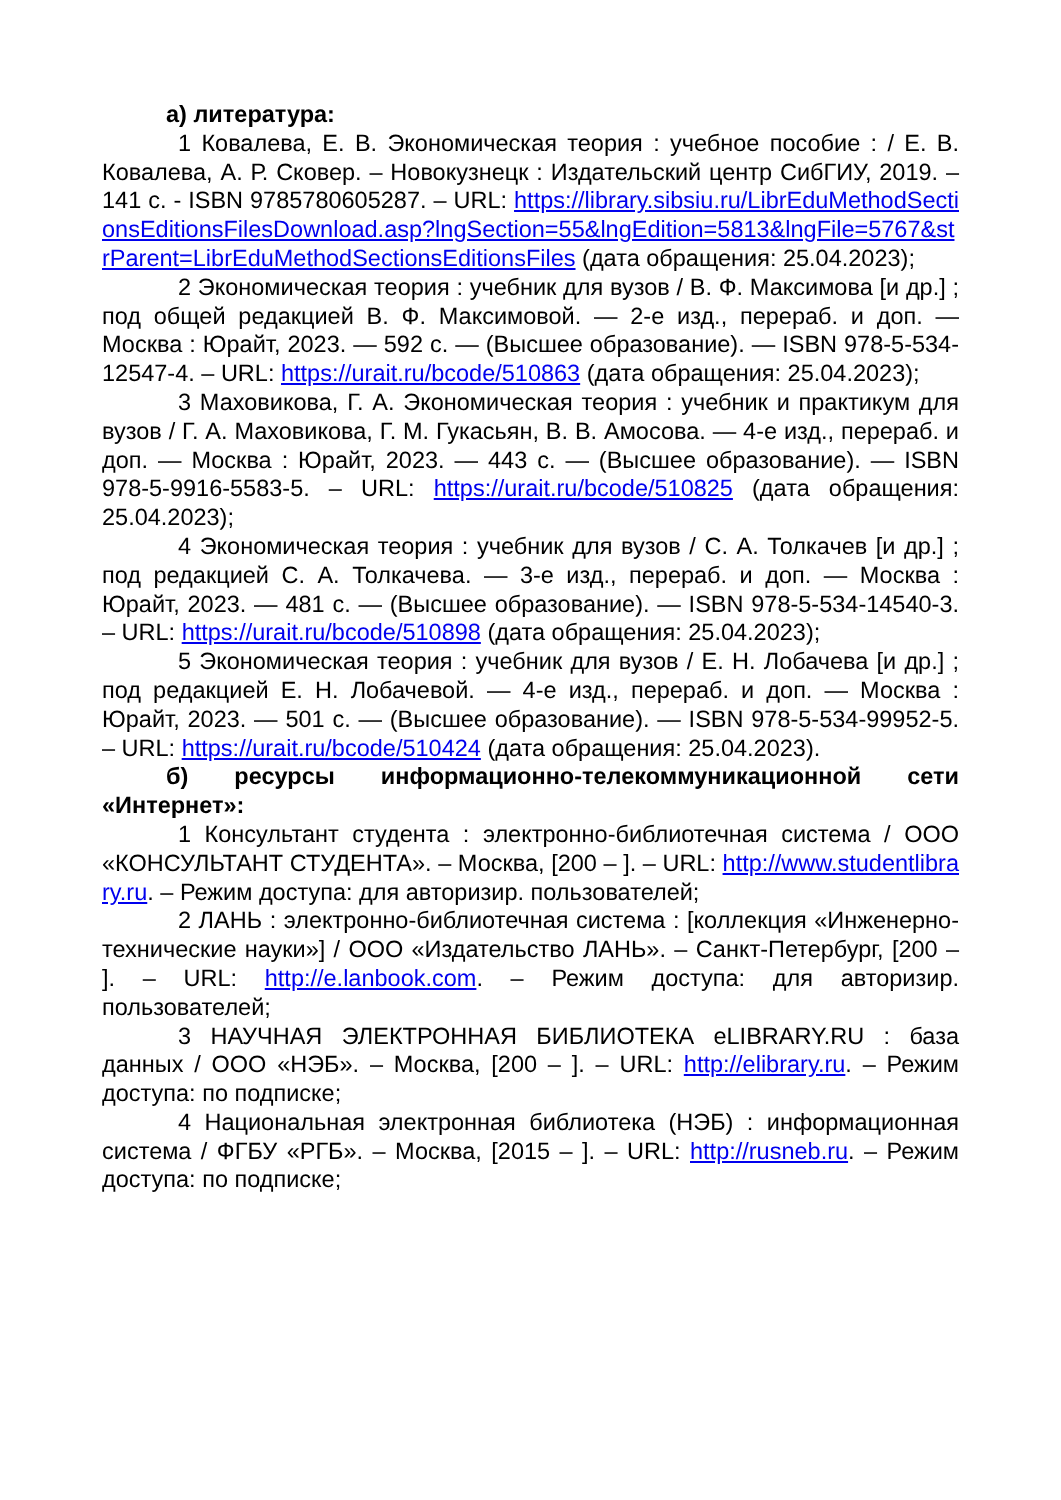а) литература:
1 Ковалева, Е. В. Экономическая теория : учебное пособие : / Е. В. Ковалева, А. Р. Сковер. – Новокузнецк : Издательский центр СибГИУ, 2019. – 141 с. - ISBN 9785780605287. – URL: https://library.sibsiu.ru/LibrEduMethodSectionsEditionsFilesDownload.asp?lngSection=55&lngEdition=5813&lngFile=5767&strParent=LibrEduMethodSectionsEditionsFiles (дата обращения: 25.04.2023);
2 Экономическая теория : учебник для вузов / В. Ф. Максимова [и др.] ; под общей редакцией В. Ф. Максимовой. — 2-е изд., перераб. и доп. — Москва : Юрайт, 2023. — 592 с. — (Высшее образование). — ISBN 978-5-534-12547-4. – URL: https://urait.ru/bcode/510863 (дата обращения: 25.04.2023);
3 Маховикова, Г. А. Экономическая теория : учебник и практикум для вузов / Г. А. Маховикова, Г. М. Гукасьян, В. В. Амосова. — 4-е изд., перераб. и доп. — Москва : Юрайт, 2023. — 443 с. — (Высшее образование). — ISBN 978-5-9916-5583-5. – URL: https://urait.ru/bcode/510825 (дата обращения: 25.04.2023);
4 Экономическая теория : учебник для вузов / С. А. Толкачев [и др.] ; под редакцией С. А. Толкачева. — 3-е изд., перераб. и доп. — Москва : Юрайт, 2023. — 481 с. — (Высшее образование). — ISBN 978-5-534-14540-3. – URL: https://urait.ru/bcode/510898 (дата обращения: 25.04.2023);
5 Экономическая теория : учебник для вузов / Е. Н. Лобачева [и др.] ; под редакцией Е. Н. Лобачевой. — 4-е изд., перераб. и доп. — Москва : Юрайт, 2023. — 501 с. — (Высшее образование). — ISBN 978-5-534-99952-5. – URL: https://urait.ru/bcode/510424 (дата обращения: 25.04.2023).
б) ресурсы информационно-телекоммуникационной сети «Интернет»:
1 Консультант студента : электронно-библиотечная система / ООО «КОНСУЛЬТАНТ СТУДЕНТА». – Москва, [200 – ]. – URL: http://www.studentlibrary.ru. – Режим доступа: для авторизир. пользователей;
2 ЛАНЬ : электронно-библиотечная система : [коллекция «Инженерно-технические науки»] / ООО «Издательство ЛАНЬ». – Санкт-Петербург, [200 – ]. – URL: http://e.lanbook.com. – Режим доступа: для авторизир. пользователей;
3 НАУЧНАЯ ЭЛЕКТРОННАЯ БИБЛИОТЕКА eLIBRARY.RU : база данных / ООО «НЭБ». – Москва, [200 – ]. – URL: http://elibrary.ru. – Режим доступа: по подписке;
4 Национальная электронная библиотека (НЭБ) : информационная система / ФГБУ «РГБ». – Москва, [2015 – ]. – URL: http://rusneb.ru. – Режим доступа: по подписке;